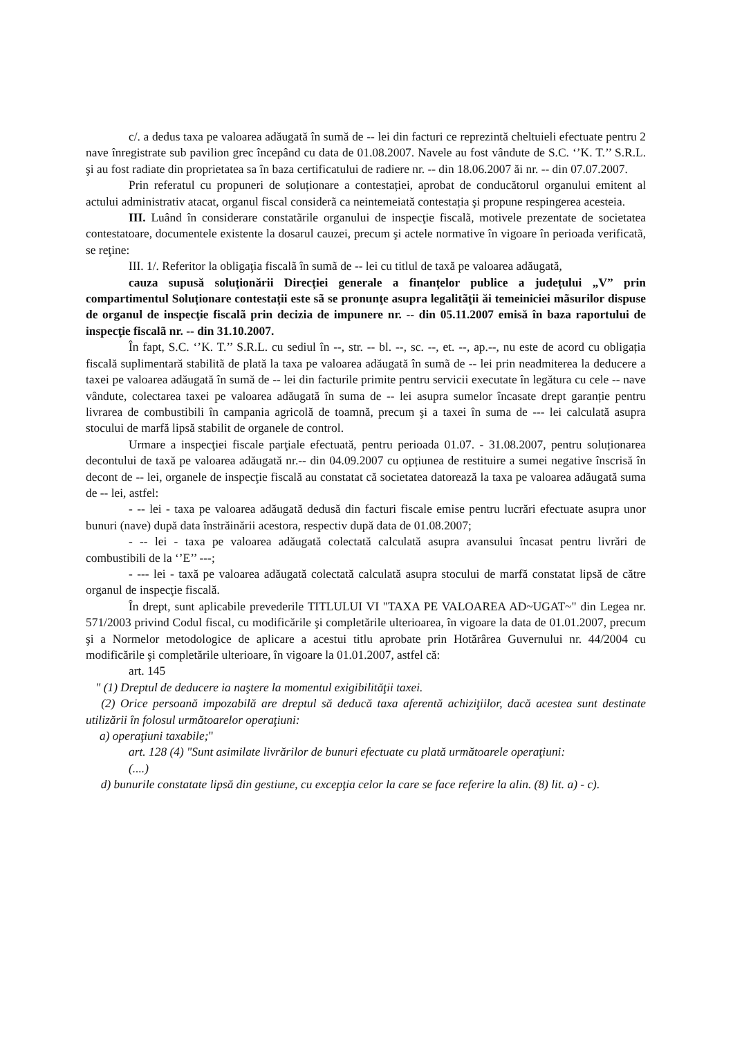c/. a dedus taxa pe valoarea adăugată în sumă de -- lei din facturi ce reprezintă cheltuieli efectuate pentru 2 nave înregistrate sub pavilion grec începând cu data de 01.08.2007. Navele au fost vândute de S.C. ‘’K. T.’’ S.R.L. şi au fost radiate din proprietatea sa în baza certificatului de radiere nr. -- din 18.06.2007 ăi nr. -- din 07.07.2007.
Prin referatul cu propuneri de soluționare a contestației, aprobat de conducătorul organului emitent al actului administrativ atacat, organul fiscal considerã ca neintemeiată contestația şi propune respingerea acesteia.
III. Luând în considerare constatãrile organului de inspecţie fiscalã, motivele prezentate de societatea contestatoare, documentele existente la dosarul cauzei, precum şi actele normative în vigoare în perioada verificatã, se reţine:
III. 1/. Referitor la obligaţia fiscalã în sumã de -- lei cu titlul de taxă pe valoarea adăugată,
cauza supusă soluționării Direcției generale a finanțelor publice a județului „V” prin compartimentul Soluționare contestații este sã se pronunţe asupra legalitãţii ăi temeiniciei mãsurilor dispuse de organul de inspecţie fiscalã prin decizia de impunere nr. -- din 05.11.2007 emisă în baza raportului de inspecţie fiscalã nr. -- din 31.10.2007.
În fapt, S.C. ‘’K. T.’’ S.R.L. cu sediul în --, str. -- bl. --, sc. --, et. --, ap.--, nu este de acord cu obligația fiscală suplimentară stabilitã de plată la taxa pe valoarea adăugată în sumã de -- lei prin neadmiterea la deducere a taxei pe valoarea adăugată în sumă de -- lei din facturile primite pentru servicii executate în legătura cu cele -- nave vândute, colectarea taxei pe valoarea adăugată în suma de -- lei asupra sumelor încasate drept garanție pentru livrarea de combustibili în campania agricolă de toamnă, precum şi a taxei în suma de --- lei calculată asupra stocului de marfă lipsă stabilit de organele de control.
Urmare a inspecţiei fiscale parţiale efectuată, pentru perioada 01.07. - 31.08.2007, pentru soluționarea decontului de taxă pe valoarea adăugată nr.-- din 04.09.2007 cu opțiunea de restituire a sumei negative înscrisă în decont de -- lei, organele de inspecţie fiscală au constatat că societatea datorează la taxa pe valoarea adăugată suma de -- lei, astfel:
- -- lei - taxa pe valoarea adăugată dedusă din facturi fiscale emise pentru lucrări efectuate asupra unor bunuri (nave) după data înstrăinării acestora, respectiv după data de 01.08.2007;
- -- lei - taxa pe valoarea adăugată colectată calculată asupra avansului încasat pentru livrări de combustibili de la ‘’E’’ ---;
- --- lei - taxă pe valoarea adăugată colectată calculată asupra stocului de marfă constatat lipsă de către organul de inspecţie fiscală.
În drept, sunt aplicabile prevederile TITLULUI VI "TAXA PE VALOAREA AD~UGAT~" din Legea nr. 571/2003 privind Codul fiscal, cu modificările şi completările ulterioarea, în vigoare la data de 01.01.2007, precum şi a Normelor metodologice de aplicare a acestui titlu aprobate prin Hotărârea Guvernului nr. 44/2004 cu modificările şi completările ulterioare, în vigoare la 01.01.2007, astfel că:
art. 145
" (1) Dreptul de deducere ia naştere la momentul exigibilităţii taxei.
(2) Orice persoană impozabilă are dreptul să deducă taxa aferentă achiziţiilor, dacă acestea sunt destinate utilizării în folosul următoarelor operaţiuni:
a) operaţiuni taxabile;"
art. 128 (4) "Sunt asimilate livrărilor de bunuri efectuate cu plată următoarele operaţiuni:
(....)
d) bunurile constatate lipsă din gestiune, cu excepţia celor la care se face referire la alin. (8) lit. a) - c).